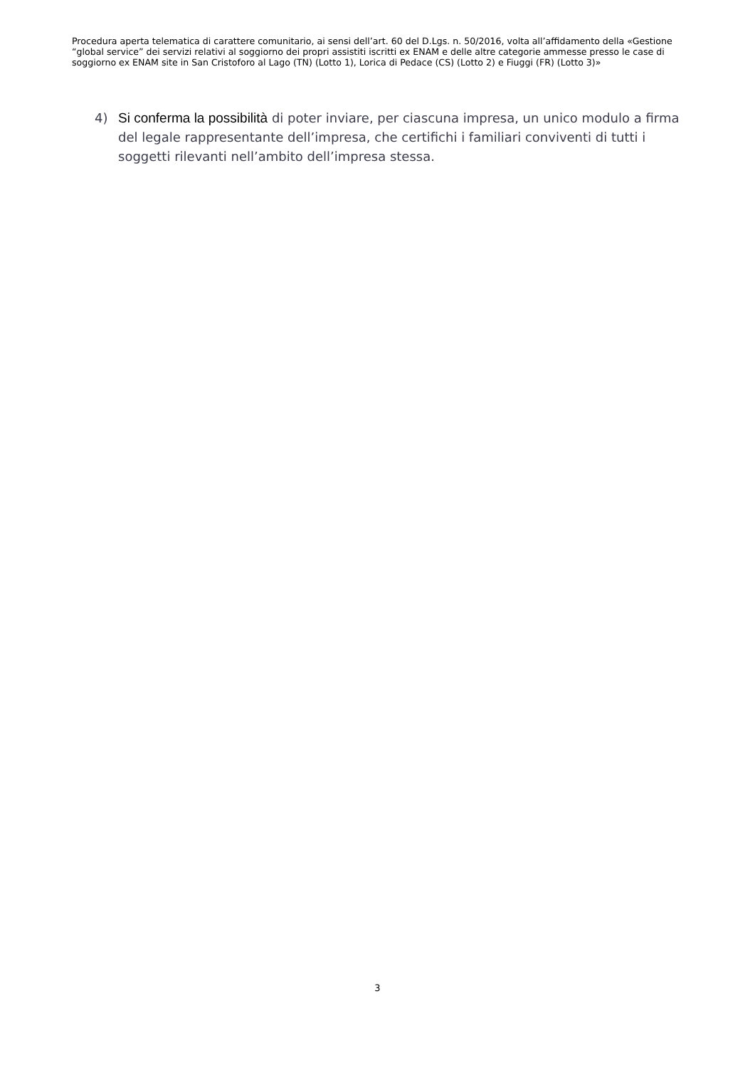Procedura aperta telematica di carattere comunitario, ai sensi dell’art. 60 del D.Lgs. n. 50/2016, volta all’affidamento della «Gestione “global service” dei servizi relativi al soggiorno dei propri assistiti iscritti ex ENAM e delle altre categorie ammesse presso le case di soggiorno ex ENAM site in San Cristoforo al Lago (TN) (Lotto 1), Lorica di Pedace (CS) (Lotto 2) e Fiuggi (FR) (Lotto 3)»
4) Si conferma la possibilità di poter inviare, per ciascuna impresa, un unico modulo a firma del legale rappresentante dell’impresa, che certifichi i familiari conviventi di tutti i soggetti rilevanti nell’ambito dell’impresa stessa.
3